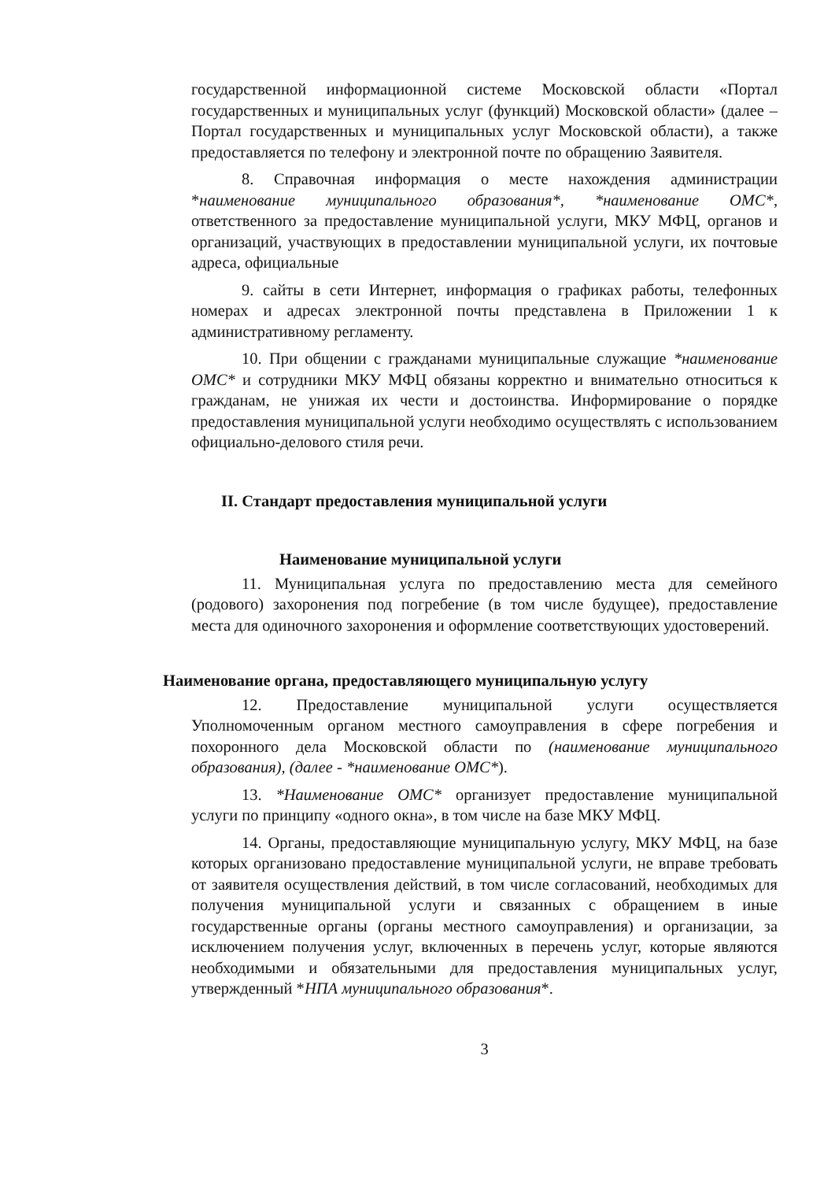государственной информационной системе Московской области «Портал государственных и муниципальных услуг (функций) Московской области» (далее – Портал государственных и муниципальных услуг Московской области), а также предоставляется по телефону и электронной почте по обращению Заявителя.
8. Справочная информация о месте нахождения администрации *наименование муниципального образования*, *наименование ОМС*, ответственного за предоставление муниципальной услуги, МКУ МФЦ, органов и организаций, участвующих в предоставлении муниципальной услуги, их почтовые адреса, официальные
9. сайты в сети Интернет, информация о графиках работы, телефонных номерах и адресах электронной почты представлена в Приложении 1 к административному регламенту.
10. При общении с гражданами муниципальные служащие *наименование ОМС* и сотрудники МКУ МФЦ обязаны корректно и внимательно относиться к гражданам, не унижая их чести и достоинства. Информирование о порядке предоставления муниципальной услуги необходимо осуществлять с использованием официально-делового стиля речи.
II. Стандарт предоставления муниципальной услуги
Наименование муниципальной услуги
11. Муниципальная услуга по предоставлению места для семейного (родового) захоронения под погребение (в том числе будущее), предоставление места для одиночного захоронения и оформление соответствующих удостоверений.
Наименование органа, предоставляющего муниципальную услугу
12. Предоставление муниципальной услуги осуществляется Уполномоченным органом местного самоуправления в сфере погребения и похоронного дела Московской области по (наименование муниципального образования), (далее - *наименование ОМС*).
13. *Наименование ОМС* организует предоставление муниципальной услуги по принципу «одного окна», в том числе на базе МКУ МФЦ.
14. Органы, предоставляющие муниципальную услугу, МКУ МФЦ, на базе которых организовано предоставление муниципальной услуги, не вправе требовать от заявителя осуществления действий, в том числе согласований, необходимых для получения муниципальной услуги и связанных с обращением в иные государственные органы (органы местного самоуправления) и организации, за исключением получения услуг, включенных в перечень услуг, которые являются необходимыми и обязательными для предоставления муниципальных услуг, утвержденный *НПА муниципального образования*.
3